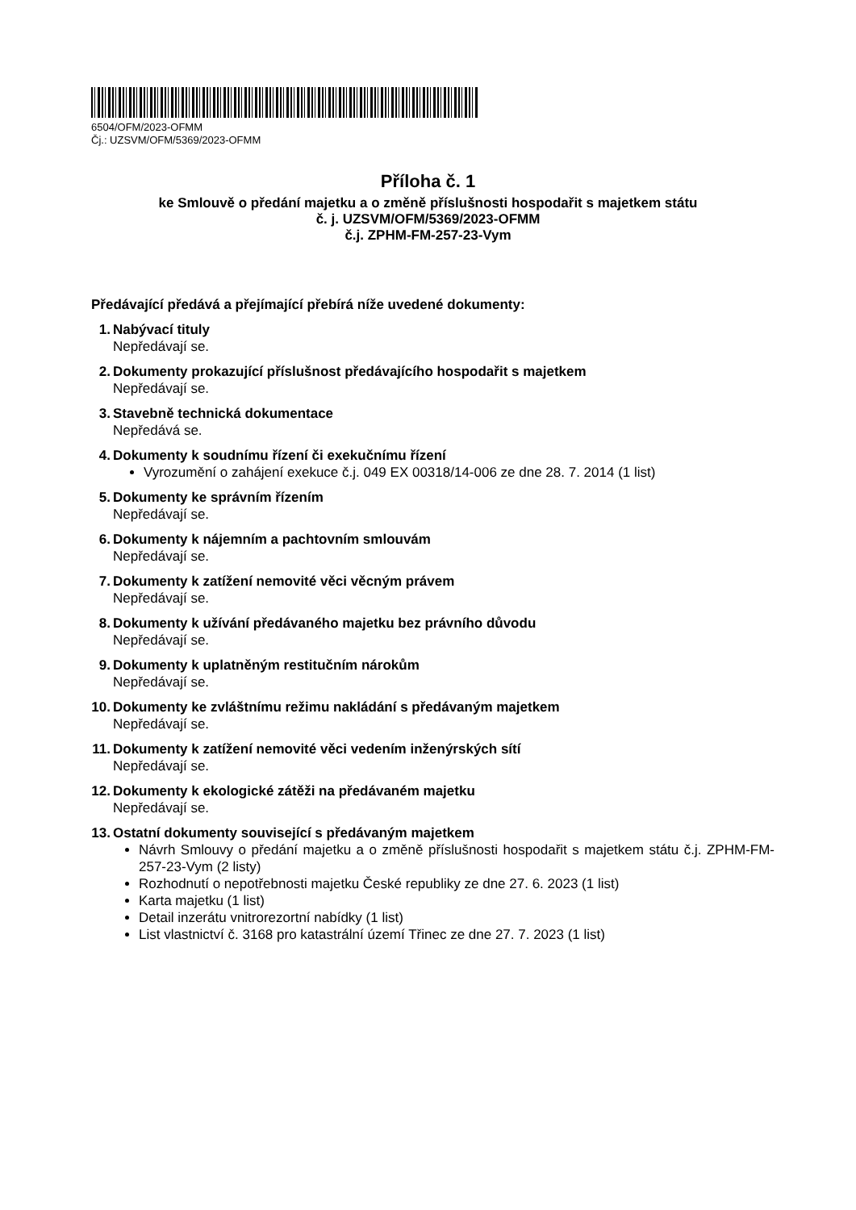6504/OFM/2023-OFMM
Čj.: UZSVM/OFM/5369/2023-OFMM
Příloha č. 1
ke Smlouvě o předání majetku a o změně příslušnosti hospodařit s majetkem státu
č. j. UZSVM/OFM/5369/2023-OFMM
č.j. ZPHM-FM-257-23-Vym
Předávající předává a přejímající přebírá níže uvedené dokumenty:
1. Nabývací tituly
Nepředávají se.
2. Dokumenty prokazující příslušnost předávajícího hospodařit s majetkem
Nepředávají se.
3. Stavebně technická dokumentace
Nepředává se.
4. Dokumenty k soudnímu řízení či exekučnímu řízení
Vyrozumění o zahájení exekuce č.j. 049 EX 00318/14-006 ze dne 28. 7. 2014 (1 list)
5. Dokumenty ke správním řízením
Nepředávají se.
6. Dokumenty k nájemním a pachtovním smlouvám
Nepředávají se.
7. Dokumenty k zatížení nemovité věci věcným právem
Nepředávají se.
8. Dokumenty k užívání předávaného majetku bez právního důvodu
Nepředávají se.
9. Dokumenty k uplatněným restitučním nárokům
Nepředávají se.
10. Dokumenty ke zvláštnímu režimu nakládání s předávaným majetkem
Nepředávají se.
11. Dokumenty k zatížení nemovité věci vedením inženýrských sítí
Nepředávají se.
12. Dokumenty k ekologické zátěži na předávaném majetku
Nepředávají se.
13. Ostatní dokumenty související s předávaným majetkem
Návrh Smlouvy o předání majetku a o změně příslušnosti hospodařit s majetkem státu č.j. ZPHM-FM-257-23-Vym (2 listy)
Rozhodnutí o nepotřebnosti majetku České republiky ze dne 27. 6. 2023 (1 list)
Karta majetku (1 list)
Detail inzerátu vnitrorezortní nabídky (1 list)
List vlastnictví č. 3168 pro katastrální území Třinec ze dne 27. 7. 2023 (1 list)